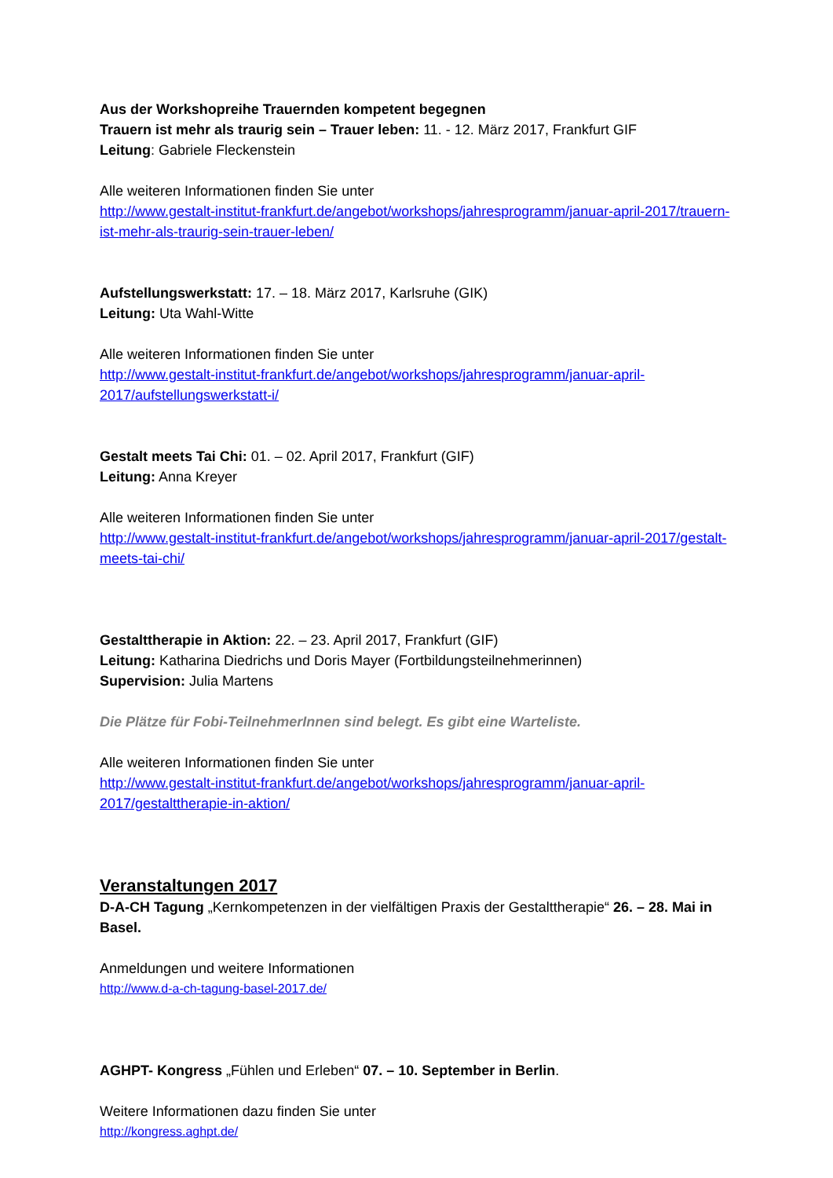Aus der Workshopreihe Trauernden kompetent begegnen
Trauern ist mehr als traurig sein – Trauer leben: 11. - 12. März 2017, Frankfurt GIF
Leitung: Gabriele Fleckenstein
Alle weiteren Informationen finden Sie unter
http://www.gestalt-institut-frankfurt.de/angebot/workshops/jahresprogramm/januar-april-2017/trauern-ist-mehr-als-traurig-sein-trauer-leben/
Aufstellungswerkstatt: 17. – 18. März 2017, Karlsruhe (GIK)
Leitung: Uta Wahl-Witte
Alle weiteren Informationen finden Sie unter
http://www.gestalt-institut-frankfurt.de/angebot/workshops/jahresprogramm/januar-april-2017/aufstellungswerkstatt-i/
Gestalt meets Tai Chi: 01. – 02. April 2017, Frankfurt (GIF)
Leitung: Anna Kreyer
Alle weiteren Informationen finden Sie unter
http://www.gestalt-institut-frankfurt.de/angebot/workshops/jahresprogramm/januar-april-2017/gestalt-meets-tai-chi/
Gestalttherapie in Aktion: 22. – 23. April 2017, Frankfurt (GIF)
Leitung: Katharina Diedrichs und Doris Mayer (Fortbildungsteilnehmerinnen)
Supervision: Julia Martens
Die Plätze für Fobi-TeilnehmerInnen sind belegt. Es gibt eine Warteliste.
Alle weiteren Informationen finden Sie unter
http://www.gestalt-institut-frankfurt.de/angebot/workshops/jahresprogramm/januar-april-2017/gestalttherapie-in-aktion/
Veranstaltungen 2017
D-A-CH Tagung „Kernkompetenzen in der vielfältigen Praxis der Gestalttherapie“ 26. – 28. Mai in Basel.
Anmeldungen und weitere Informationen
http://www.d-a-ch-tagung-basel-2017.de/
AGHPT- Kongress „Fühlen und Erleben“ 07. – 10. September in Berlin.
Weitere Informationen dazu finden Sie unter
http://kongress.aghpt.de/